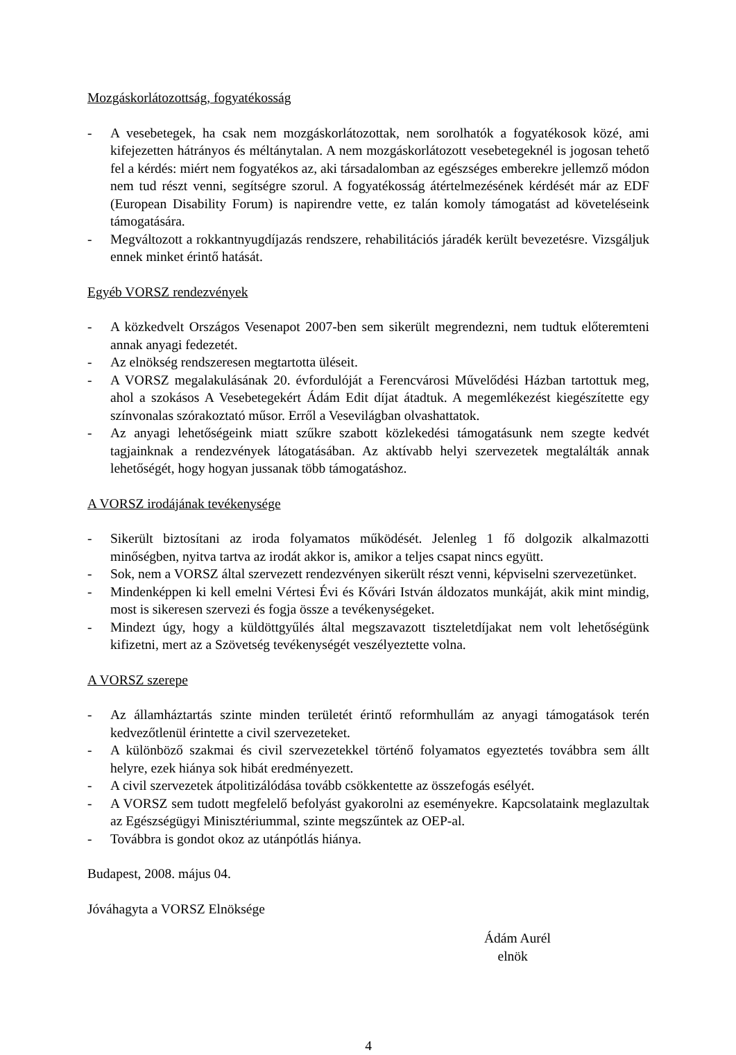Mozgáskorlátozottság, fogyatékosság
- A vesebetegek, ha csak nem mozgáskorlátozottak, nem sorolhatók a fogyatékosok közé, ami kifejezetten hátrányos és méltánytalan. A nem mozgáskorlátozott vesebetegeknél is jogosan tehető fel a kérdés: miért nem fogyatékos az, aki társadalomban az egészséges emberekre jellemző módon nem tud részt venni, segítségre szorul. A fogyatékosság átértelmezésének kérdését már az EDF (European Disability Forum) is napirendre vette, ez talán komoly támogatást ad követeléseink támogatására.
- Megváltozott a rokkantnyugdíjazás rendszere, rehabilitációs járadék került bevezetésre. Vizsgáljuk ennek minket érintő hatását.
Egyéb VORSZ rendezvények
- A közkedvelt Országos Vesenapot 2007-ben sem sikerült megrendezni, nem tudtuk előteremteni annak anyagi fedezetét.
- Az elnökség rendszeresen megtartotta üléseit.
- A VORSZ megalakulásának 20. évfordulóját a Ferencvárosi Művelődési Házban tartottuk meg, ahol a szokásos A Vesebetegekért Ádám Edit díjat átadtuk. A megemlékezést kiegészítette egy színvonalas szórakoztató műsor. Erről a Vesevilágban olvashattatok.
- Az anyagi lehetőségeink miatt szűkre szabott közlekedési támogatásunk nem szegte kedvét tagjainknak a rendezvények látogatásában. Az aktívabb helyi szervezetek megtalálták annak lehetőségét, hogy hogyan jussanak több támogatáshoz.
A VORSZ irodájának tevékenysége
- Sikerült biztosítani az iroda folyamatos működését. Jelenleg 1 fő dolgozik alkalmazotti minőségben, nyitva tartva az irodát akkor is, amikor a teljes csapat nincs együtt.
- Sok, nem a VORSZ által szervezett rendezvényen sikerült részt venni, képviselni szervezetünket.
- Mindenképpen ki kell emelni Vértesi Évi és Kővári István áldozatos munkáját, akik mint mindig, most is sikeresen szervezi és fogja össze a tevékenységeket.
- Mindezt úgy, hogy a küldöttgyűlés által megszavazott tiszteletdíjakat nem volt lehetőségünk kifizetni, mert az a Szövetség tevékenységét veszélyeztette volna.
A VORSZ szerepe
- Az államháztartás szinte minden területét érintő reformhullám az anyagi támogatások terén kedvezőtlenül érintette a civil szervezeteket.
- A különböző szakmai és civil szervezetekkel történő folyamatos egyeztetés továbbra sem állt helyre, ezek hiánya sok hibát eredményezett.
- A civil szervezetek átpolitizálódása tovább csökkentette az összefogás esélyét.
- A VORSZ sem tudott megfelelő befolyást gyakorolni az eseményekre. Kapcsolataink meglazultak az Egészségügyi Minisztériummal, szinte megszűntek az OEP-al.
- Továbbra is gondot okoz az utánpótlás hiánya.
Budapest, 2008. május 04.
Jóváhagyta a VORSZ Elnöksége
Ádám Aurél
elnök
4